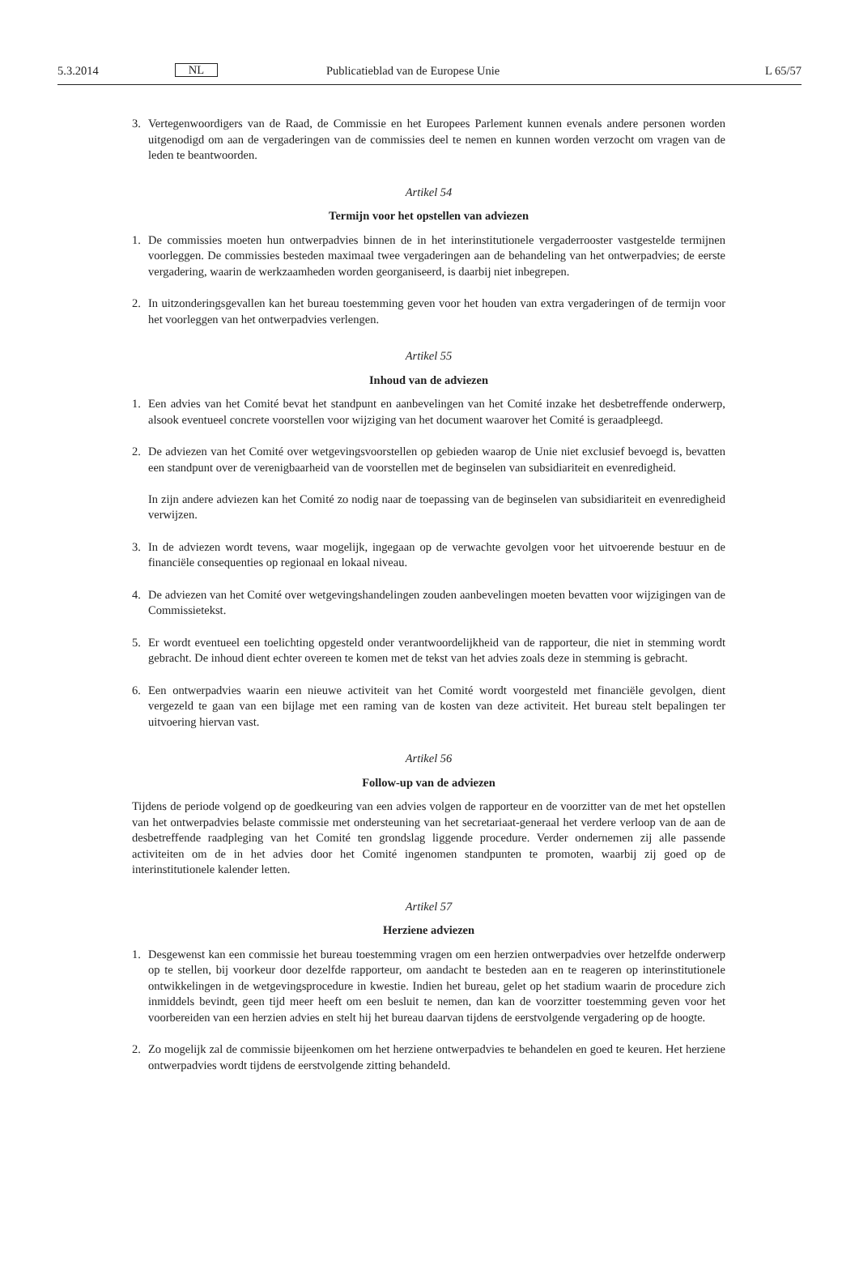5.3.2014 NL Publicatieblad van de Europese Unie L 65/57
3. Vertegenwoordigers van de Raad, de Commissie en het Europees Parlement kunnen evenals andere personen worden uitgenodigd om aan de vergaderingen van de commissies deel te nemen en kunnen worden verzocht om vragen van de leden te beantwoorden.
Artikel 54
Termijn voor het opstellen van adviezen
1. De commissies moeten hun ontwerpadvies binnen de in het interinstitutionele vergaderrooster vastgestelde termijnen voorleggen. De commissies besteden maximaal twee vergaderingen aan de behandeling van het ontwerpadvies; de eerste vergadering, waarin de werkzaamheden worden georganiseerd, is daarbij niet inbegrepen.
2. In uitzonderingsgevallen kan het bureau toestemming geven voor het houden van extra vergaderingen of de termijn voor het voorleggen van het ontwerpadvies verlengen.
Artikel 55
Inhoud van de adviezen
1. Een advies van het Comité bevat het standpunt en aanbevelingen van het Comité inzake het desbetreffende onderwerp, alsook eventueel concrete voorstellen voor wijziging van het document waarover het Comité is geraadpleegd.
2. De adviezen van het Comité over wetgevingsvoorstellen op gebieden waarop de Unie niet exclusief bevoegd is, bevatten een standpunt over de verenigbaarheid van de voorstellen met de beginselen van subsidiariteit en evenredigheid.
In zijn andere adviezen kan het Comité zo nodig naar de toepassing van de beginselen van subsidiariteit en evenredigheid verwijzen.
3. In de adviezen wordt tevens, waar mogelijk, ingegaan op de verwachte gevolgen voor het uitvoerende bestuur en de financiële consequenties op regionaal en lokaal niveau.
4. De adviezen van het Comité over wetgevingshandelingen zouden aanbevelingen moeten bevatten voor wijzigingen van de Commissietekst.
5. Er wordt eventueel een toelichting opgesteld onder verantwoordelijkheid van de rapporteur, die niet in stemming wordt gebracht. De inhoud dient echter overeen te komen met de tekst van het advies zoals deze in stemming is gebracht.
6. Een ontwerpadvies waarin een nieuwe activiteit van het Comité wordt voorgesteld met financiële gevolgen, dient vergezeld te gaan van een bijlage met een raming van de kosten van deze activiteit. Het bureau stelt bepalingen ter uitvoering hiervan vast.
Artikel 56
Follow-up van de adviezen
Tijdens de periode volgend op de goedkeuring van een advies volgen de rapporteur en de voorzitter van de met het opstellen van het ontwerpadvies belaste commissie met ondersteuning van het secretariaat-generaal het verdere verloop van de aan de desbetreffende raadpleging van het Comité ten grondslag liggende procedure. Verder ondernemen zij alle passende activiteiten om de in het advies door het Comité ingenomen standpunten te promoten, waarbij zij goed op de interinstitutionele kalender letten.
Artikel 57
Herziene adviezen
1. Desgewenst kan een commissie het bureau toestemming vragen om een herzien ontwerpadvies over hetzelfde onderwerp op te stellen, bij voorkeur door dezelfde rapporteur, om aandacht te besteden aan en te reageren op interinstitutionele ontwikkelingen in de wetgevingsprocedure in kwestie. Indien het bureau, gelet op het stadium waarin de procedure zich inmiddels bevindt, geen tijd meer heeft om een besluit te nemen, dan kan de voorzitter toestemming geven voor het voorbereiden van een herzien advies en stelt hij het bureau daarvan tijdens de eerstvolgende vergadering op de hoogte.
2. Zo mogelijk zal de commissie bijeenkomen om het herziene ontwerpadvies te behandelen en goed te keuren. Het herziene ontwerpadvies wordt tijdens de eerstvolgende zitting behandeld.